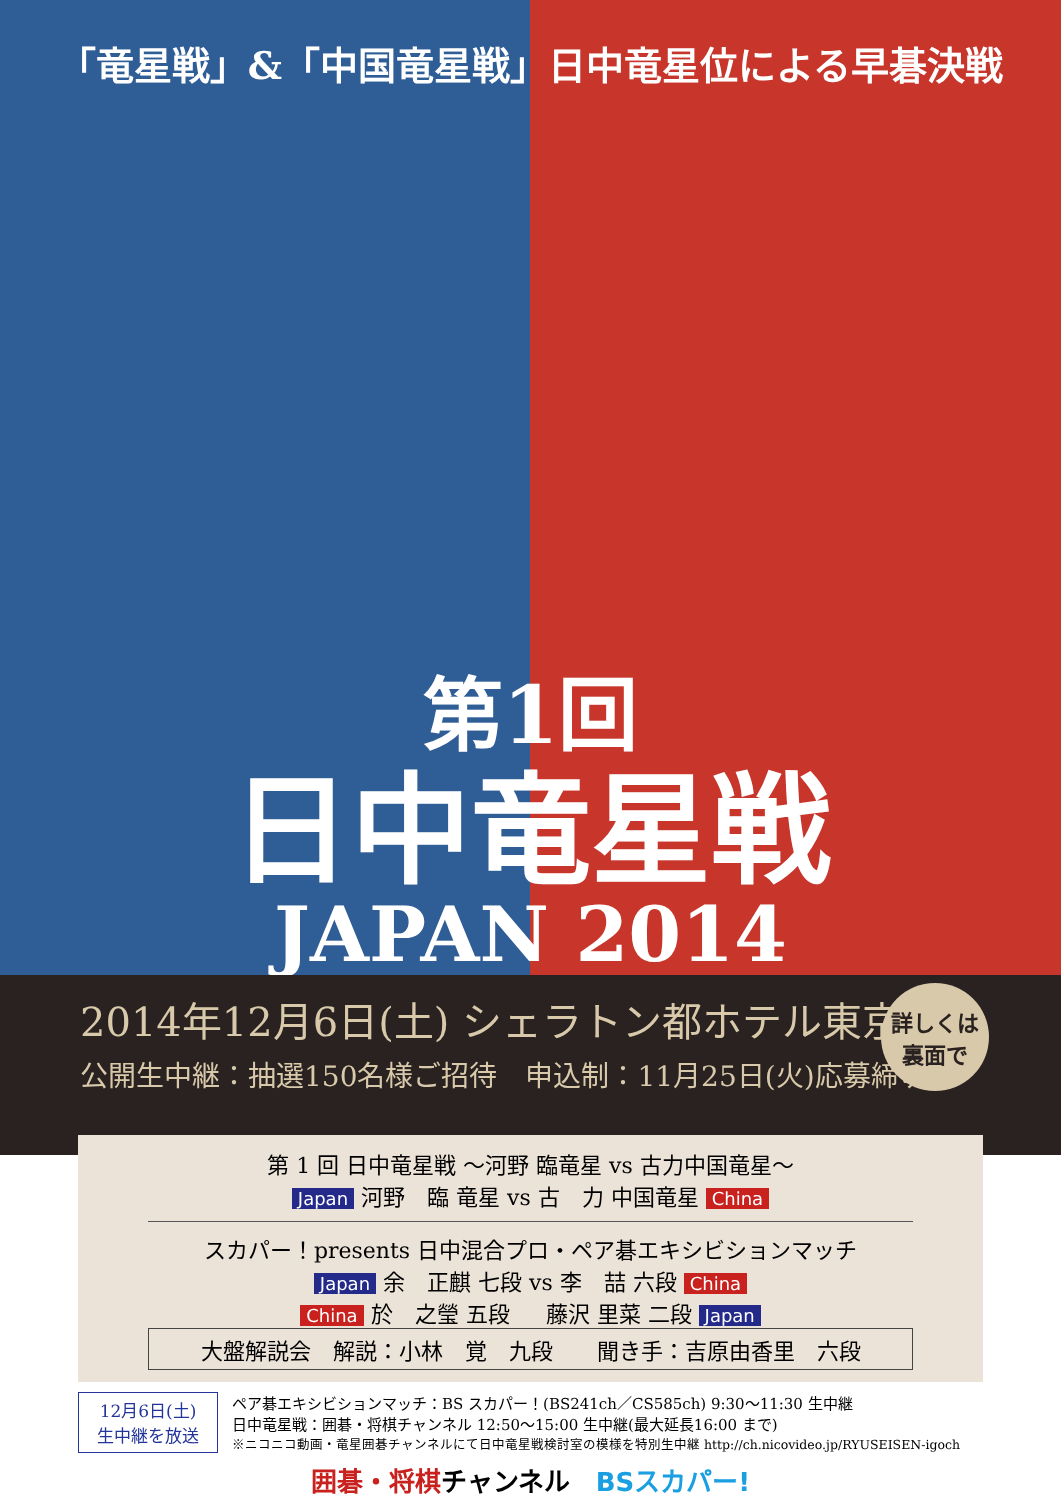「竜星戦」&「中国竜星戦」日中竜星位による早碁決戦
第1回
日中竜星戦
JAPAN 2014
2014年12月6日(土) シェラトン都ホテル東京
公開生中継：抽選150名様ご招待　申込制：11月25日(火)応募締切り
詳しくは
裏面で
第 1 回 日中竜星戦 ～河野 臨竜星 vs 古力中国竜星～
Japan 河野　臨 竜星 vs 古　力 中国竜星 China
スカパー！presents 日中混合プロ・ペア碁エキシビションマッチ
Japan 余　正麒 七段 vs 李　喆 六段 China
China 於　之瑩 五段 　 藤沢 里菜 二段 Japan
大盤解説会　解説：小林　覚　九段　　聞き手：吉原由香里　六段
12月6日(土)
生中継を放送
ペア碁エキシビションマッチ：BS スカパー！(BS241ch／CS585ch) 9:30～11:30 生中継
日中竜星戦：囲碁・将棋チャンネル 12:50～15:00 生中継(最大延長16:00 まで)
※ニコニコ動画・竜星囲碁チャンネルにて日中竜星戦検討室の模様を特別生中継 http://ch.nicovideo.jp/RYUSEISEN-igoch
囲碁・将棋チャンネル　BSスカパー!